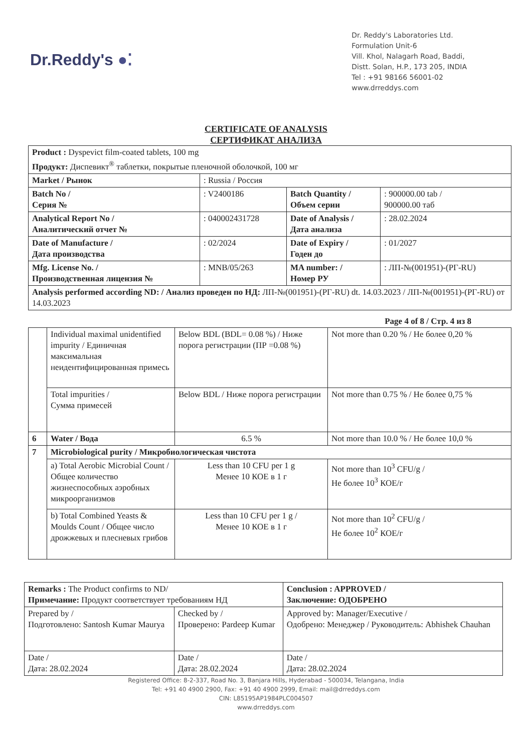Dr.Reddy's ●⁚
Dr. Reddy's Laboratories Ltd.
Formulation Unit-6
Vill. Khol, Nalagarh Road, Baddi,
Distt. Solan, H.P., 173 205, INDIA
Tel : +91 98166 56001-02
www.drreddys.com
CERTIFICATE OF ANALYSIS
СЕРТИФИКАТ АНАЛИЗА
| Product : Dyspevict film-coated tablets, 100 mg Продукт: Диспевикт<sup>®</sup> таблетки, покрытые пленочной оболочкой, 100 мг | | | |
| Market / Рынок | : Russia / Россия | | |
| Batch No / Серия № | : V2400186 | Batch Quantity / Объем серии | : 900000.00 tab / 900000.00 таб |
| Analytical Report No / Аналитический отчет № | : 040002431728 | Date of Analysis / Дата анализа | : 28.02.2024 |
| Date of Manufacture / Дата производства | : 02/2024 | Date of Expiry / Годен до | : 01/2027 |
| Mfg. License No. / Производственная лицензия № | : MNB/05/263 | MA number: / Номер РУ | : ЛП-№(001951)-(РГ-RU) |
| Analysis performed according ND: / Анализ проведен по НД: ЛП-№(001951)-(РГ-RU) dt. 14.03.2023 / ЛП-№(001951)-(РГ-RU) от 14.03.2023 | | | |
Page 4 of 8 / Стр. 4 из 8
| | Individual maximal unidentified impurity / Единичная максимальная неидентифицированная примесь | Below BDL (BDL= 0.08 %) / Ниже порога регистрации (ПР =0.08 %) | Not more than 0.20 % / Не более 0,20 % |
| | Total impurities / Сумма примесей | Below BDL / Ниже порога регистрации | Not more than 0.75 % / Не более 0,75 % |
| 6 | Water / Вода | 6.5 % | Not more than 10.0 % / Не более 10,0 % |
| 7 | Microbiological purity / Микробиологическая чистота | | |
| | a) Total Aerobic Microbial Count / Общее количество жизнеспособных аэробных микроорганизмов | Less than 10 CFU per 1 g Менее 10 КОЕ в 1 г | Not more than 10<sup>3</sup> CFU/g / Не более 10<sup>3</sup> КОЕ/г |
| | b) Total Combined Yeasts & Moulds Count / Общее число дрожжевых и плесневых грибов | Less than 10 CFU per 1 g / Менее 10 КОЕ в 1 г | Not more than 10<sup>2</sup> CFU/g / Не более 10<sup>2</sup> КОЕ/г |
| Remarks : The Product confirms to ND/ Примечание: Продукт соответствует требованиям НД | | Conclusion : APPROVED / Заключение: ОДОБРЕНО |
| Prepared by / Подготовлено: Santosh Kumar Maurya | Checked by / Проверено: Pardeep Kumar | Approved by: Manager/Executive / Одобрено: Менеджер / Руководитель: Abhishek Chauhan |
| Date / Дата: 28.02.2024 | Date / Дата: 28.02.2024 | Date / Дата: 28.02.2024 |
Registered Office: 8-2-337, Road No. 3, Banjara Hills, Hyderabad - 500034, Telangana, India
Tel: +91 40 4900 2900, Fax: +91 40 4900 2999, Email: mail@drreddys.com
CIN: L85195AP1984PLC004507
www.drreddys.com